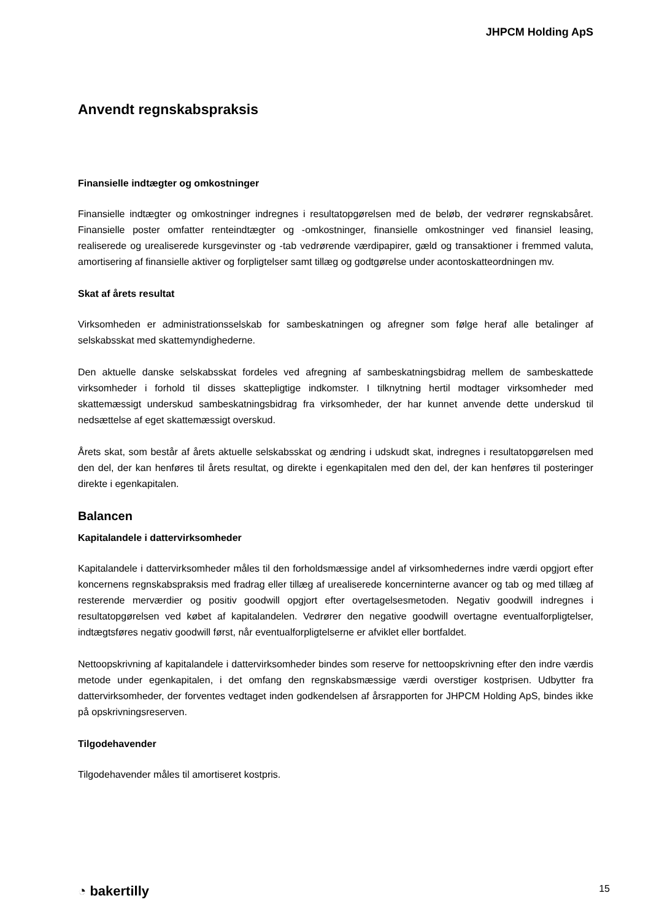JHPCM Holding ApS
Anvendt regnskabspraksis
Finansielle indtægter og omkostninger
Finansielle indtægter og omkostninger indregnes i resultatopgørelsen med de beløb, der vedrører regnskabsåret. Finansielle poster omfatter renteindtægter og -omkostninger, finansielle omkostninger ved finansiel leasing, realiserede og urealiserede kursgevinster og -tab vedrørende værdipapirer, gæld og transaktioner i fremmed valuta, amortisering af finansielle aktiver og forpligtelser samt tillæg og godtgørelse under acontoskatteordningen mv.
Skat af årets resultat
Virksomheden er administrationsselskab for sambeskatningen og afregner som følge heraf alle betalinger af selskabsskat med skattemyndighederne.
Den aktuelle danske selskabsskat fordeles ved afregning af sambeskatningsbidrag mellem de sambeskattede virksomheder i forhold til disses skattepligtige indkomster. I tilknytning hertil modtager virksomheder med skattemæssigt underskud sambeskatningsbidrag fra virksomheder, der har kunnet anvende dette underskud til nedsættelse af eget skattemæssigt overskud.
Årets skat, som består af årets aktuelle selskabsskat og ændring i udskudt skat, indregnes i resultatopgørelsen med den del, der kan henføres til årets resultat, og direkte i egenkapitalen med den del, der kan henføres til posteringer direkte i egenkapitalen.
Balancen
Kapitalandele i dattervirksomheder
Kapitalandele i dattervirksomheder måles til den forholdsmæssige andel af virksomhedernes indre værdi opgjort efter koncernens regnskabspraksis med fradrag eller tillæg af urealiserede koncerninterne avancer og tab og med tillæg af resterende merværdier og positiv goodwill opgjort efter overtagelsesmetoden. Negativ goodwill indregnes i resultatopgørelsen ved købet af kapitalandelen. Vedrører den negative goodwill overtagne eventualforpligtelser, indtægtsføres negativ goodwill først, når eventualforpligtelserne er afviklet eller bortfaldet.
Nettoopskrivning af kapitalandele i dattervirksomheder bindes som reserve for nettoopskrivning efter den indre værdis metode under egenkapitalen, i det omfang den regnskabsmæssige værdi overstiger kostprisen. Udbytter fra dattervirksomheder, der forventes vedtaget inden godkendelsen af årsrapporten for JHPCM Holding ApS, bindes ikke på opskrivningsreserven.
Tilgodehavender
Tilgodehavender måles til amortiseret kostpris.
◔ bakertilly 15